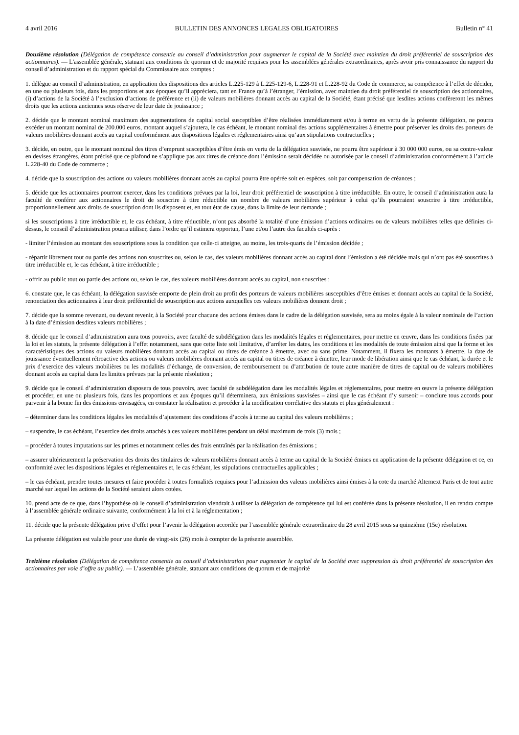4 avril 2016 BULLETIN DES ANNONCES LEGALES OBLIGATOIRES Bulletin n° 41
Douzième résolution (Délégation de compétence consentie au conseil d’administration pour augmenter le capital de la Société avec maintien du droit préférentiel de souscription des actionnaires). — L'assemblée générale, statuant aux conditions de quorum et de majorité requises pour les assemblées générales extraordinaires, après avoir pris connaissance du rapport du conseil d’administration et du rapport spécial du Commissaire aux comptes :
1. délègue au conseil d’administration, en application des dispositions des articles L.225-129 à L.225-129-6, L.228-91 et L.228-92 du Code de commerce, sa compétence à l’effet de décider, en une ou plusieurs fois, dans les proportions et aux époques qu’il appréciera, tant en France qu’à l’étranger, l’émission, avec maintien du droit préférentiel de souscription des actionnaires, (i) d’actions de la Société à l’exclusion d’actions de préférence et (ii) de valeurs mobilières donnant accès au capital de la Société, étant précisé que lesdites actions confèreront les mêmes droits que les actions anciennes sous réserve de leur date de jouissance ;
2. décide que le montant nominal maximum des augmentations de capital social susceptibles d’être réalisées immédiatement et/ou à terme en vertu de la présente délégation, ne pourra excéder un montant nominal de 200.000 euros, montant auquel s’ajoutera, le cas échéant, le montant nominal des actions supplémentaires à émettre pour préserver les droits des porteurs de valeurs mobilières donnant accès au capital conformément aux dispositions légales et réglementaires ainsi qu’aux stipulations contractuelles ;
3. décide, en outre, que le montant nominal des titres d’emprunt susceptibles d’être émis en vertu de la délégation susvisée, ne pourra être supérieur à 30 000 000 euros, ou sa contre-valeur en devises étrangères, étant précisé que ce plafond ne s’applique pas aux titres de créance dont l’émission serait décidée ou autorisée par le conseil d’administration conformément à l’article L.228-40 du Code de commerce ;
4. décide que la souscription des actions ou valeurs mobilières donnant accès au capital pourra être opérée soit en espèces, soit par compensation de créances ;
5. décide que les actionnaires pourront exercer, dans les conditions prévues par la loi, leur droit préférentiel de souscription à titre irréductible. En outre, le conseil d’administration aura la faculté de conférer aux actionnaires le droit de souscrire à titre réductible un nombre de valeurs mobilières supérieur à celui qu’ils pourraient souscrire à titre irréductible, proportionnellement aux droits de souscription dont ils disposent et, en tout état de cause, dans la limite de leur demande ;
si les souscriptions à titre irréductible et, le cas échéant, à titre réductible, n’ont pas absorbé la totalité d’une émission d’actions ordinaires ou de valeurs mobilières telles que définies ci-dessus, le conseil d’administration pourra utiliser, dans l’ordre qu’il estimera opportun, l’une et/ou l’autre des facultés ci-après :
- limiter l’émission au montant des souscriptions sous la condition que celle-ci atteigne, au moins, les trois-quarts de l’émission décidée ;
- répartir librement tout ou partie des actions non souscrites ou, selon le cas, des valeurs mobilières donnant accès au capital dont l’émission a été décidée mais qui n’ont pas été souscrites à titre irréductible et, le cas échéant, à titre irréductible ;
- offrir au public tout ou partie des actions ou, selon le cas, des valeurs mobilières donnant accès au capital, non souscrites ;
6. constate que, le cas échéant, la délégation susvisée emporte de plein droit au profit des porteurs de valeurs mobilières susceptibles d’être émises et donnant accès au capital de la Société, renonciation des actionnaires à leur droit préférentiel de souscription aux actions auxquelles ces valeurs mobilières donnent droit ;
7. décide que la somme revenant, ou devant revenir, à la Société pour chacune des actions émises dans le cadre de la délégation susvisée, sera au moins égale à la valeur nominale de l’action à la date d’émission desdites valeurs mobilières ;
8. décide que le conseil d’administration aura tous pouvoirs, avec faculté de subdélégation dans les modalités légales et réglementaires, pour mettre en œuvre, dans les conditions fixées par la loi et les statuts, la présente délégation à l’effet notamment, sans que cette liste soit limitative, d’arrêter les dates, les conditions et les modalités de toute émission ainsi que la forme et les caractéristiques des actions ou valeurs mobilières donnant accès au capital ou titres de créance à émettre, avec ou sans prime. Notamment, il fixera les montants à émettre, la date de jouissance éventuellement rétroactive des actions ou valeurs mobilières donnant accès au capital ou titres de créance à émettre, leur mode de libération ainsi que le cas échéant, la durée et le prix d’exercice des valeurs mobilières ou les modalités d’échange, de conversion, de remboursement ou d’attribution de toute autre manière de titres de capital ou de valeurs mobilières donnant accès au capital dans les limites prévues par la présente résolution ;
9. décide que le conseil d’administration disposera de tous pouvoirs, avec faculté de subdélégation dans les modalités légales et réglementaires, pour mettre en œuvre la présente délégation et procéder, en une ou plusieurs fois, dans les proportions et aux époques qu’il déterminera, aux émissions susvisées – ainsi que le cas échéant d’y surseoir – conclure tous accords pour parvenir à la bonne fin des émissions envisagées, en constater la réalisation et procéder à la modification corrélative des statuts et plus généralement :
– déterminer dans les conditions légales les modalités d’ajustement des conditions d’accès à terme au capital des valeurs mobilières ;
– suspendre, le cas échéant, l’exercice des droits attachés à ces valeurs mobilières pendant un délai maximum de trois (3) mois ;
– procéder à toutes imputations sur les primes et notamment celles des frais entraînés par la réalisation des émissions ;
– assurer ultérieurement la préservation des droits des titulaires de valeurs mobilières donnant accès à terme au capital de la Société émises en application de la présente délégation et ce, en conformité avec les dispositions légales et réglementaires et, le cas échéant, les stipulations contractuelles applicables ;
– le cas échéant, prendre toutes mesures et faire procéder à toutes formalités requises pour l’admission des valeurs mobilières ainsi émises à la cote du marché Alternext Paris et de tout autre marché sur lequel les actions de la Société seraient alors cotées.
10. prend acte de ce que, dans l’hypothèse où le conseil d’administration viendrait à utiliser la délégation de compétence qui lui est conférée dans la présente résolution, il en rendra compte à l’assemblée générale ordinaire suivante, conformément à la loi et à la réglementation ;
11. décide que la présente délégation prive d’effet pour l’avenir la délégation accordée par l’assemblée générale extraordinaire du 28 avril 2015 sous sa quinzième (15e) résolution.
La présente délégation est valable pour une durée de vingt-six (26) mois à compter de la présente assemblée.
Treizième résolution (Délégation de compétence consentie au conseil d’administration pour augmenter le capital de la Société avec suppression du droit préférentiel de souscription des actionnaires par voie d’offre au public). — L’assemblée générale, statuant aux conditions de quorum et de majorité